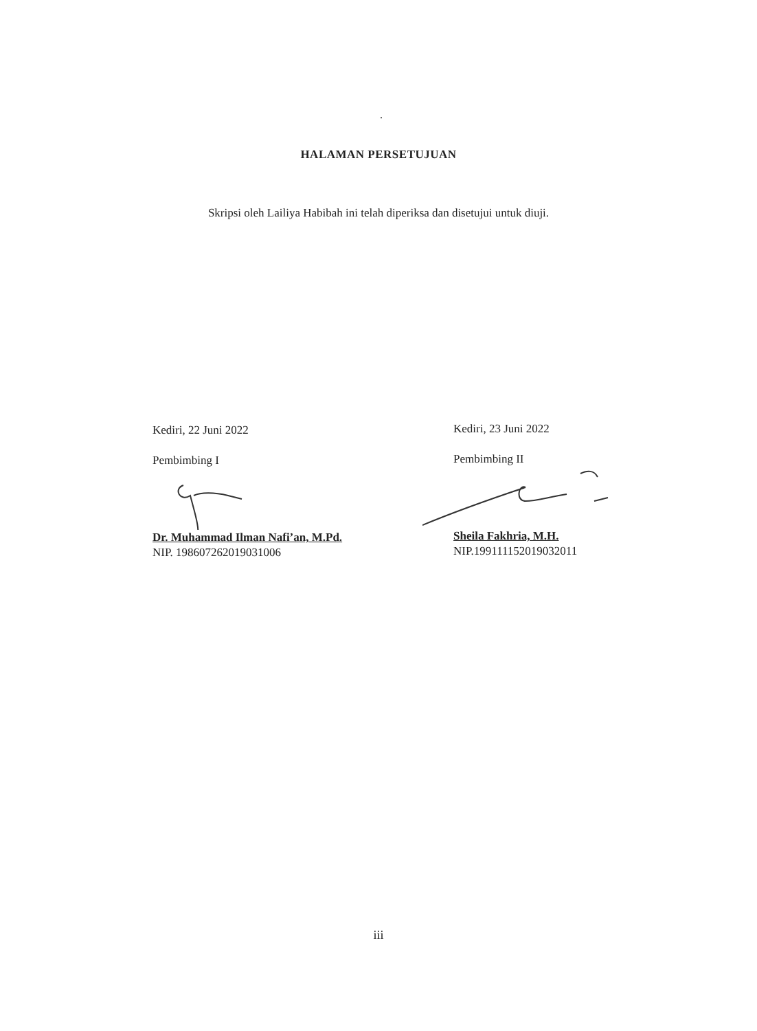.
HALAMAN PERSETUJUAN
Skripsi oleh Lailiya Habibah ini telah diperiksa dan disetujui untuk diuji.
Kediri, 22 Juni 2022
Pembimbing I
Dr. Muhammad Ilman Nafi’an, M.Pd.
NIP. 198607262019031006
Kediri, 23 Juni 2022
Pembimbing II
Sheila Fakhria, M.H.
NIP.199111152019032011
iii